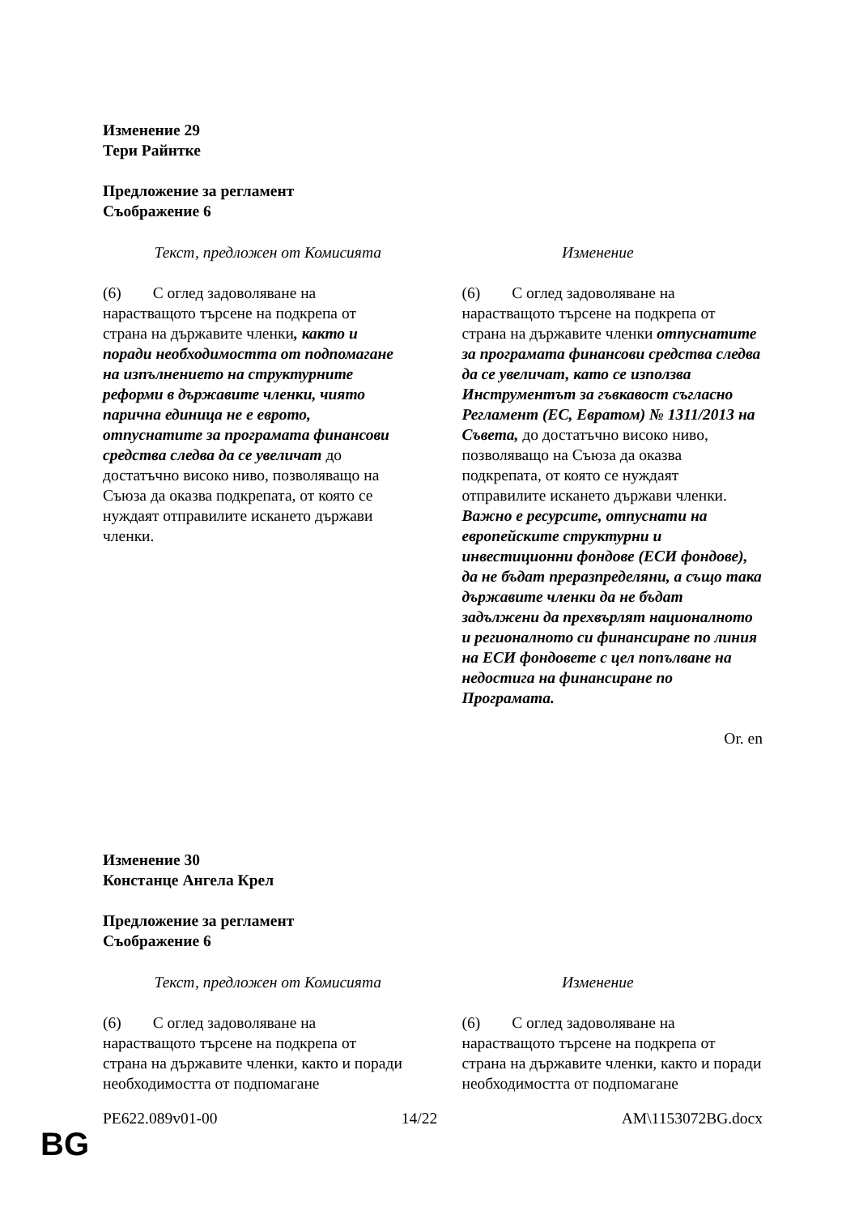Изменение 29
Тери Райнтке
Предложение за регламент
Съображение 6
| Текст, предложен от Комисията | Изменение |
| --- | --- |
| (6) С оглед задоволяване на нарастващото търсене на подкрепа от страна на държавите членки , както и поради необходимостта от подпомагане на изпълнението на структурните реформи в държавите членки, чиято парична единица не е еврото, отпуснатите за програмата финансови средства следва да се увеличат до достатъчно високо ниво, позволяващо на Съюза да оказва подкрепата, от която се нуждаят отправилите искането държави членки. | (6) С оглед задоволяване на нарастващото търсене на подкрепа от страна на държавите членки отпуснатите за програмата финансови средства следва да се увеличат, като се използва Инструментът за гъвкавост съгласно Регламент (ЕС, Евратом) № 1311/2013 на Съвета, до достатъчно високо ниво, позволяващо на Съюза да оказва подкрепата, от която се нуждаят отправилите искането държави членки. Важно е ресурсите, отпуснати на европейските структурни и инвестиционни фондове (ЕСИ фондове), да не бъдат преразпределяни, а също така държавите членки да не бъдат задължени да прехвърлят националното и регионалното си финансиране по линия на ЕСИ фондовете с цел попълване на недостига на финансиране по Програмата. |
Or. en
Изменение 30
Констанце Ангела Крел
Предложение за регламент
Съображение 6
| Текст, предложен от Комисията | Изменение |
| --- | --- |
| (6) С оглед задоволяване на нарастващото търсене на подкрепа от страна на държавите членки, както и поради необходимостта от подпомагане | (6) С оглед задоволяване на нарастващото търсене на подкрепа от страна на държавите членки, както и поради необходимостта от подпомагане |
PE622.089v01-00 14/22 AM\1153072BG.docx
BG